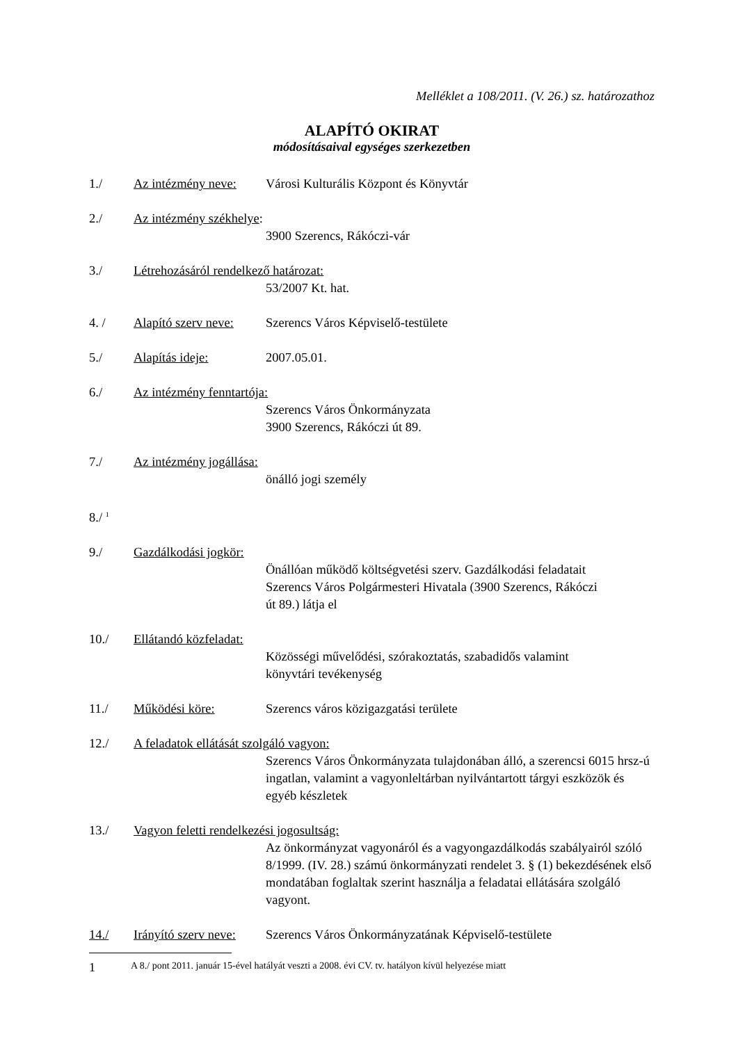Melléklet a 108/2011. (V. 26.) sz. határozathoz
ALAPÍTÓ OKIRAT
módosításaival egységes szerkezetben
1./ Az intézmény neve: Városi Kulturális Központ és Könyvtár
2./ Az intézmény székhelye:
3900 Szerencs, Rákóczi-vár
3./ Létrehozásáról rendelkező határozat:
53/2007 Kt. hat.
4. / Alapító szerv neve: Szerencs Város Képviselő-testülete
5./ Alapítás ideje: 2007.05.01.
6./ Az intézmény fenntartója:
Szerencs Város Önkormányzata
3900 Szerencs, Rákóczi út 89.
7./ Az intézmény jogállása:
önálló jogi személy
8./ <sup>1</sup>
9./ Gazdálkodási jogkör:
Önállóan működő költségvetési szerv. Gazdálkodási feladatait Szerencs Város Polgármesteri Hivatala (3900 Szerencs, Rákóczi út 89.) látja el
10./ Ellátandó közfeladat:
Közösségi művelődési, szórakoztatás, szabadidős valamint könyvtári tevékenység
11./ Működési köre: Szerencs város közigazgatási területe
12./ A feladatok ellátását szolgáló vagyon:
Szerencs Város Önkormányzata tulajdonában álló, a szerencsi 6015 hrsz-ú ingatlan, valamint a vagyonleltárban nyilvántartott tárgyi eszközök és egyéb készletek
13./ Vagyon feletti rendelkezési jogosultság:
Az önkormányzat vagyonáról és a vagyongazdálkodás szabályairól szóló 8/1999. (IV. 28.) számú önkormányzati rendelet 3. § (1) bekezdésének első mondatában foglaltak szerint használja a feladatai ellátására szolgáló vagyont.
14./ Irányító szerv neve: Szerencs Város Önkormányzatának Képviselő-testülete
1 A 8./ pont 2011. január 15-ével hatályát veszti a 2008. évi CV. tv. hatályon kívül helyezése miatt